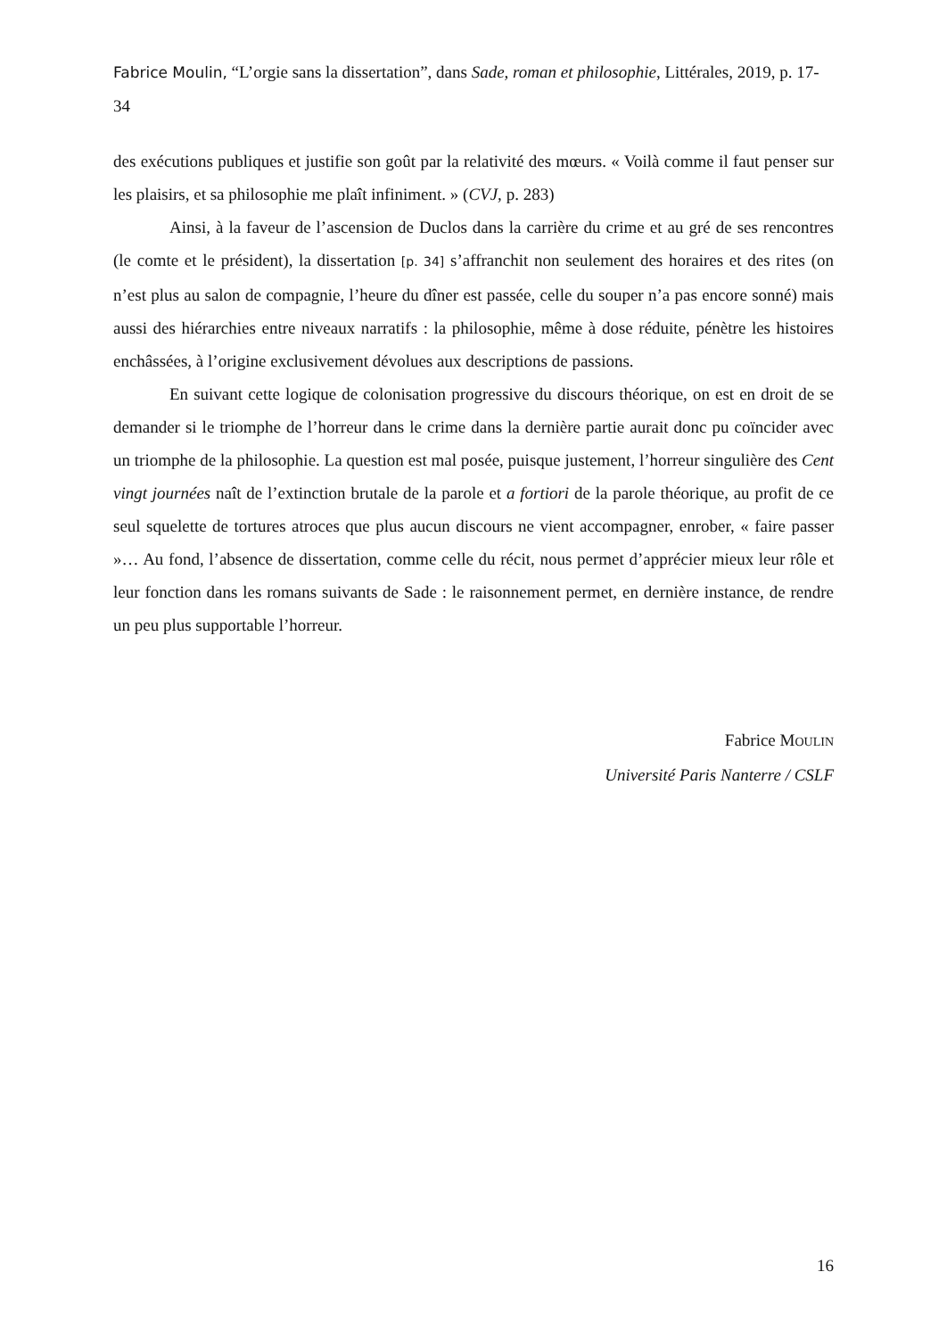Fabrice Moulin, “L’orgie sans la dissertation”, dans Sade, roman et philosophie, Littérales, 2019, p. 17-34
des exécutions publiques et justifie son goût par la relativité des mœurs. « Voilà comme il faut penser sur les plaisirs, et sa philosophie me plaît infiniment. » (CVJ, p. 283)
Ainsi, à la faveur de l’ascension de Duclos dans la carrière du crime et au gré de ses rencontres (le comte et le président), la dissertation [p. 34] s’affranchit non seulement des horaires et des rites (on n’est plus au salon de compagnie, l’heure du dîner est passée, celle du souper n’a pas encore sonné) mais aussi des hiérarchies entre niveaux narratifs : la philosophie, même à dose réduite, pénètre les histoires enchâssées, à l’origine exclusivement dévolues aux descriptions de passions.
En suivant cette logique de colonisation progressive du discours théorique, on est en droit de se demander si le triomphe de l’horreur dans le crime dans la dernière partie aurait donc pu coïncider avec un triomphe de la philosophie. La question est mal posée, puisque justement, l’horreur singulière des Cent vingt journées naît de l’extinction brutale de la parole et a fortiori de la parole théorique, au profit de ce seul squelette de tortures atroces que plus aucun discours ne vient accompagner, enrober, « faire passer »… Au fond, l’absence de dissertation, comme celle du récit, nous permet d’apprécier mieux leur rôle et leur fonction dans les romans suivants de Sade : le raisonnement permet, en dernière instance, de rendre un peu plus supportable l’horreur.
Fabrice MOULIN
Université Paris Nanterre / CSLF
16